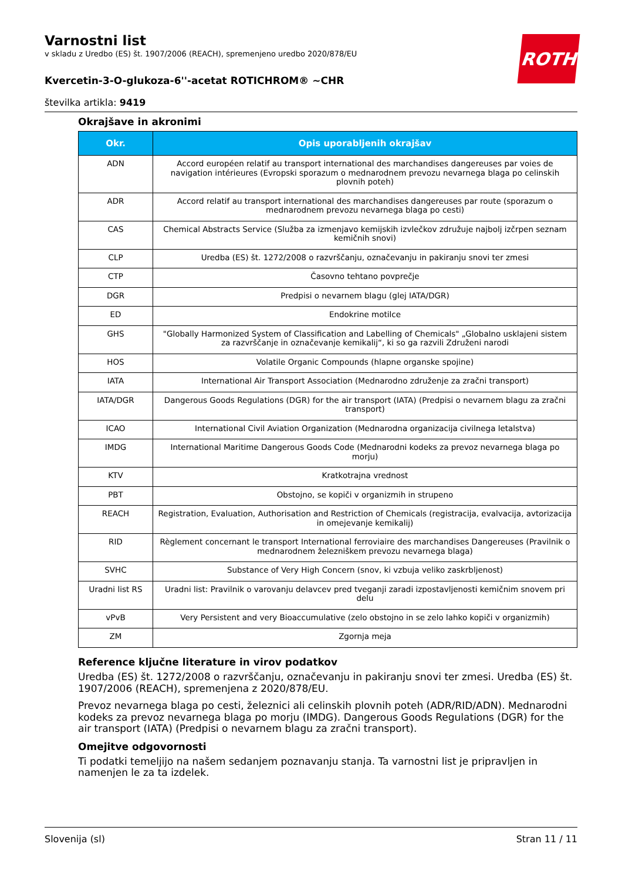ROTH
Varnostni list
v skladu z Uredbo (ES) št. 1907/2006 (REACH), spremenjeno uredbo 2020/878/EU
Kvercetin-3-O-glukoza-6''-acetat ROTICHROM® ~CHR
številka artikla: 9419
Okrajšave in akronimi
| Okr. | Opis uporabljenih okrajšav |
| --- | --- |
| ADN | Accord européen relatif au transport international des marchandises dangereuses par voies de navigation intérieures (Evropski sporazum o mednarodnem prevozu nevarnega blaga po celinskih plovnih poteh) |
| ADR | Accord relatif au transport international des marchandises dangereuses par route (sporazum o mednarodnem prevozu nevarnega blaga po cesti) |
| CAS | Chemical Abstracts Service (Služba za izmenjavo kemijskih izvlečkov združuje najbolj izčrpen seznam kemičnih snovi) |
| CLP | Uredba (ES) št. 1272/2008 o razvrščanju, označevanju in pakiranju snovi ter zmesi |
| CTP | Časovno tehtano povprečje |
| DGR | Predpisi o nevarnem blagu (glej IATA/DGR) |
| ED | Endokrine motilce |
| GHS | "Globally Harmonized System of Classification and Labelling of Chemicals" „Globalno usklajeni sistem za razvrščanje in označevanje kemikalij“, ki so ga razvili Združeni narodi |
| HOS | Volatile Organic Compounds (hlapne organske spojine) |
| IATA | International Air Transport Association (Mednarodno združenje za zračni transport) |
| IATA/DGR | Dangerous Goods Regulations (DGR) for the air transport (IATA) (Predpisi o nevarnem blagu za zračni transport) |
| ICAO | International Civil Aviation Organization (Mednarodna organizacija civilnega letalstva) |
| IMDG | International Maritime Dangerous Goods Code (Mednarodni kodeks za prevoz nevarnega blaga po morju) |
| KTV | Kratkotrajna vrednost |
| PBT | Obstojno, se kopiči v organizmih in strupeno |
| REACH | Registration, Evaluation, Authorisation and Restriction of Chemicals (registracija, evalvacija, avtorizacija in omejevanje kemikalij) |
| RID | Règlement concernant le transport International ferroviaire des marchandises Dangereuses (Pravilnik o mednarodnem železniškem prevozu nevarnega blaga) |
| SVHC | Substance of Very High Concern (snov, ki vzbuja veliko zaskrbljenost) |
| Uradni list RS | Uradni list: Pravilnik o varovanju delavcev pred tveganji zaradi izpostavljenosti kemičnim snovem pri delu |
| vPvB | Very Persistent and very Bioaccumulative (zelo obstojno in se zelo lahko kopiči v organizmih) |
| ZM | Zgornja meja |
Reference ključne literature in virov podatkov
Uredba (ES) št. 1272/2008 o razvrščanju, označevanju in pakiranju snovi ter zmesi. Uredba (ES) št. 1907/2006 (REACH), spremenjena z 2020/878/EU.
Prevoz nevarnega blaga po cesti, železnici ali celinskih plovnih poteh (ADR/RID/ADN). Mednarodni kodeks za prevoz nevarnega blaga po morju (IMDG). Dangerous Goods Regulations (DGR) for the air transport (IATA) (Predpisi o nevarnem blagu za zračni transport).
Omejitve odgovornosti
Ti podatki temeljijo na našem sedanjem poznavanju stanja. Ta varnostni list je pripravljen in namenjen le za ta izdelek.
Slovenija (sl) Stran 11 / 11